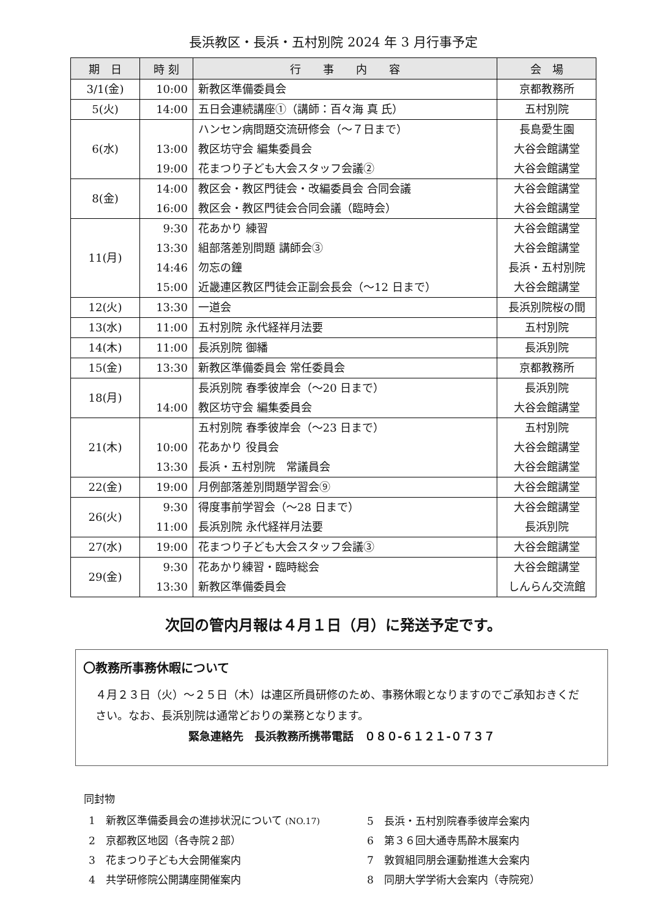長浜教区・長浜・五村別院 2024 年 3 月行事予定
| 期 日 | 時 刻 | 行 事 内 容 | 会 場 |
| --- | --- | --- | --- |
| 3/1(金) | 10:00 | 新教区準備委員会 | 京都教務所 |
| 5(火) | 14:00 | 五日会連続講座①（講師：百々海 真 氏） | 五村別院 |
| 6(水) | 13:00 19:00 | ハンセン病問題交流研修会（～７日まで） 教区坊守会 編集委員会 花まつり子ども大会スタッフ会議② | 長島愛生園 大谷会館講堂 大谷会館講堂 |
| 8(金) | 14:00 16:00 | 教区会・教区門徒会・改編委員会 合同会議 教区会・教区門徒会合同会議（臨時会） | 大谷会館講堂 大谷会館講堂 |
| 11(月) | 9:30 13:30 14:46 15:00 | 花あかり 練習 組部落差別問題 講師会③ 勿忘の鐘 近畿連区教区門徒会正副会長会（～12 日まで） | 大谷会館講堂 大谷会館講堂 長浜・五村別院 大谷会館講堂 |
| 12(火) | 13:30 | 一道会 | 長浜別院桜の間 |
| 13(水) | 11:00 | 五村別院 永代経祥月法要 | 五村別院 |
| 14(木) | 11:00 | 長浜別院 御繙 | 長浜別院 |
| 15(金) | 13:30 | 新教区準備委員会 常任委員会 | 京都教務所 |
| 18(月) | 14:00 | 長浜別院 春季彼岸会（～20 日まで） 教区坊守会 編集委員会 | 長浜別院 大谷会館講堂 |
| 21(木) | 10:00 13:30 | 五村別院 春季彼岸会（～23 日まで） 花あかり 役員会 長浜・五村別院 常議員会 | 五村別院 大谷会館講堂 大谷会館講堂 |
| 22(金) | 19:00 | 月例部落差別問題学習会⑨ | 大谷会館講堂 |
| 26(火) | 9:30 11:00 | 得度事前学習会（～28 日まで） 長浜別院 永代経祥月法要 | 大谷会館講堂 長浜別院 |
| 27(水) | 19:00 | 花まつり子ども大会スタッフ会議③ | 大谷会館講堂 |
| 29(金) | 9:30 13:30 | 花あかり練習・臨時総会 新教区準備委員会 | 大谷会館講堂 しんらん交流館 |
次回の管内月報は４月１日（月）に発送予定です。
〇教務所事務休暇について
４月２３日（火）～２５日（木）は連区所員研修のため、事務休暇となりますのでご承知おきください。なお、長浜別院は通常どおりの業務となります。
緊急連絡先　長浜教務所携帯電話　０８０-６１２１-０７３７
同封物
| 1 新教区準備委員会の進捗状況について (NO.17) | 5 長浜・五村別院春季彼岸会案内 |
| 2 京都教区地図（各寺院２部） | 6 第３６回大通寺馬酔木展案内 |
| 3 花まつり子ども大会開催案内 | 7 敦賀組同朋会運動推進大会案内 |
| 4 共学研修院公開講座開催案内 | 8 同朋大学学術大会案内（寺院宛） |